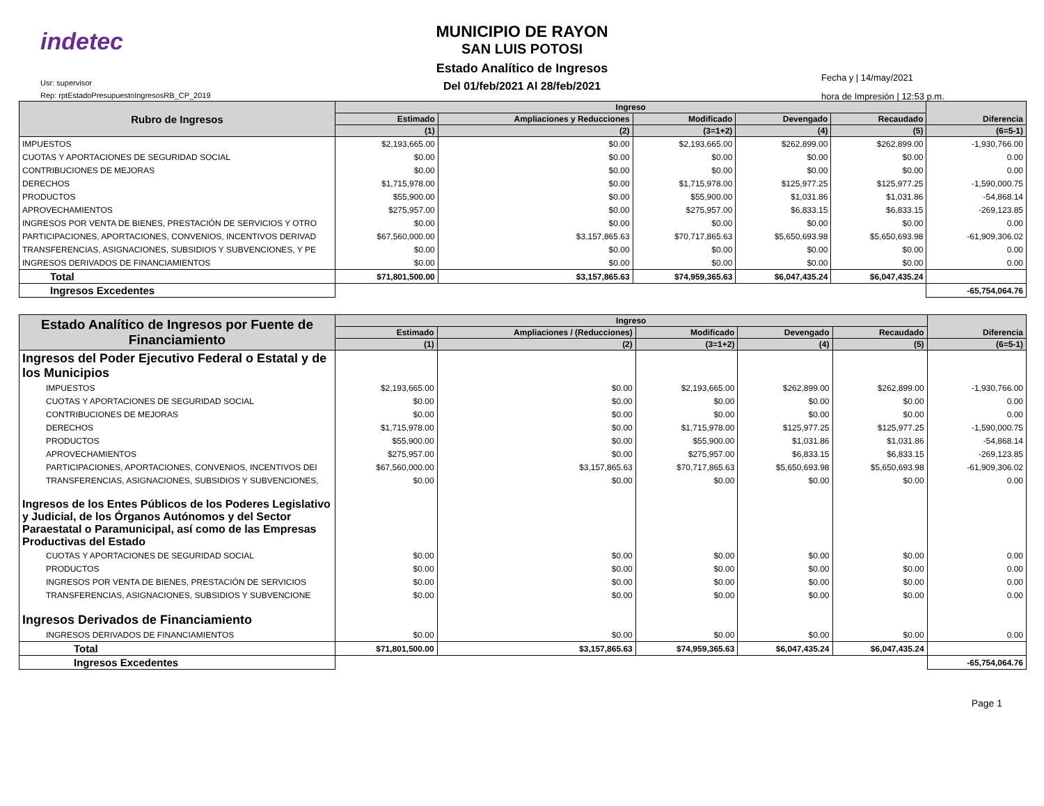indetec
Usr: supervisor
Rep: rptEstadoPresupuestoIngresosRB_CP_2019
MUNICIPIO DE RAYON
SAN LUIS POTOSI
Estado Analítico de Ingresos
Del 01/feb/2021 Al 28/feb/2021
Fecha y | 14/may/2021
hora de Impresión | 12:53 p.m.
| Rubro de Ingresos | Ingreso | | | | | Diferencia |
| --- | --- | --- | --- | --- | --- | --- |
| | Estimado | Ampliaciones y Reducciones | Modificado | Devengado | Recaudado | |
| | (1) | (2) | (3=1+2) | (4) | (5) | (6=5-1) |
| IMPUESTOS | $2,193,665.00 | $0.00 | $2,193,665.00 | $262,899.00 | $262,899.00 | -1,930,766.00 |
| CUOTAS Y APORTACIONES DE SEGURIDAD SOCIAL | $0.00 | $0.00 | $0.00 | $0.00 | $0.00 | 0.00 |
| CONTRIBUCIONES DE MEJORAS | $0.00 | $0.00 | $0.00 | $0.00 | $0.00 | 0.00 |
| DERECHOS | $1,715,978.00 | $0.00 | $1,715,978.00 | $125,977.25 | $125,977.25 | -1,590,000.75 |
| PRODUCTOS | $55,900.00 | $0.00 | $55,900.00 | $1,031.86 | $1,031.86 | -54,868.14 |
| APROVECHAMIENTOS | $275,957.00 | $0.00 | $275,957.00 | $6,833.15 | $6,833.15 | -269,123.85 |
| INGRESOS POR VENTA DE BIENES, PRESTACIÓN DE SERVICIOS Y OTRO | $0.00 | $0.00 | $0.00 | $0.00 | $0.00 | 0.00 |
| PARTICIPACIONES, APORTACIONES, CONVENIOS, INCENTIVOS DERIVAD | $67,560,000.00 | $3,157,865.63 | $70,717,865.63 | $5,650,693.98 | $5,650,693.98 | -61,909,306.02 |
| TRANSFERENCIAS, ASIGNACIONES, SUBSIDIOS Y SUBVENCIONES, Y PE | $0.00 | $0.00 | $0.00 | $0.00 | $0.00 | 0.00 |
| INGRESOS DERIVADOS DE FINANCIAMIENTOS | $0.00 | $0.00 | $0.00 | $0.00 | $0.00 | 0.00 |
| Total | $71,801,500.00 | $3,157,865.63 | $74,959,365.63 | $6,047,435.24 | $6,047,435.24 | |
| Ingresos Excedentes | | | | | | -65,754,064.76 |
| Estado Analítico de Ingresos por Fuente de Financiamiento | Ingreso | | | | | Diferencia |
| --- | --- | --- | --- | --- | --- | --- |
| | Estimado | Ampliaciones / (Reducciones) | Modificado | Devengado | Recaudado | |
| | (1) | (2) | (3=1+2) | (4) | (5) | (6=5-1) |
| Ingresos del Poder Ejecutivo Federal o Estatal y de los Municipios | | | | | | |
| IMPUESTOS | $2,193,665.00 | $0.00 | $2,193,665.00 | $262,899.00 | $262,899.00 | -1,930,766.00 |
| CUOTAS Y APORTACIONES DE SEGURIDAD SOCIAL | $0.00 | $0.00 | $0.00 | $0.00 | $0.00 | 0.00 |
| CONTRIBUCIONES DE MEJORAS | $0.00 | $0.00 | $0.00 | $0.00 | $0.00 | 0.00 |
| DERECHOS | $1,715,978.00 | $0.00 | $1,715,978.00 | $125,977.25 | $125,977.25 | -1,590,000.75 |
| PRODUCTOS | $55,900.00 | $0.00 | $55,900.00 | $1,031.86 | $1,031.86 | -54,868.14 |
| APROVECHAMIENTOS | $275,957.00 | $0.00 | $275,957.00 | $6,833.15 | $6,833.15 | -269,123.85 |
| PARTICIPACIONES, APORTACIONES, CONVENIOS, INCENTIVOS DEI | $67,560,000.00 | $3,157,865.63 | $70,717,865.63 | $5,650,693.98 | $5,650,693.98 | -61,909,306.02 |
| TRANSFERENCIAS, ASIGNACIONES, SUBSIDIOS Y SUBVENCIONES, | $0.00 | $0.00 | $0.00 | $0.00 | $0.00 | 0.00 |
| Ingresos de los Entes Públicos de los Poderes Legislativo y Judicial, de los Órganos Autónomos y del Sector Paraestatal o Paramunicipal, así como de las Empresas Productivas del Estado | | | | | | |
| CUOTAS Y APORTACIONES DE SEGURIDAD SOCIAL | $0.00 | $0.00 | $0.00 | $0.00 | $0.00 | 0.00 |
| PRODUCTOS | $0.00 | $0.00 | $0.00 | $0.00 | $0.00 | 0.00 |
| INGRESOS POR VENTA DE BIENES, PRESTACIÓN DE SERVICIOS | $0.00 | $0.00 | $0.00 | $0.00 | $0.00 | 0.00 |
| TRANSFERENCIAS, ASIGNACIONES, SUBSIDIOS Y SUBVENCIONE | $0.00 | $0.00 | $0.00 | $0.00 | $0.00 | 0.00 |
| Ingresos Derivados de Financiamiento | | | | | | |
| INGRESOS DERIVADOS DE FINANCIAMIENTOS | $0.00 | $0.00 | $0.00 | $0.00 | $0.00 | 0.00 |
| Total | $71,801,500.00 | $3,157,865.63 | $74,959,365.63 | $6,047,435.24 | $6,047,435.24 | |
| Ingresos Excedentes | | | | | | -65,754,064.76 |
Page 1